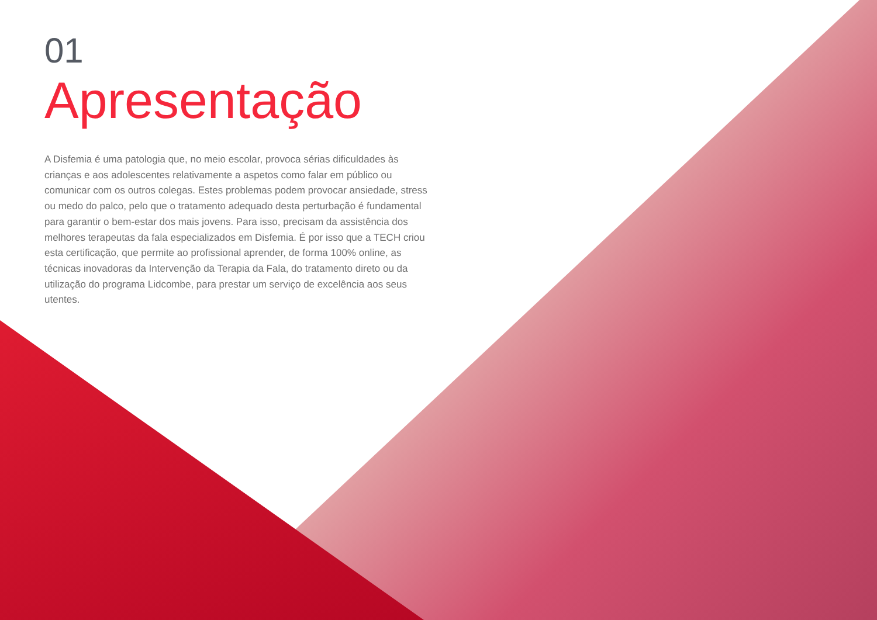01
Apresentação
A Disfemia é uma patologia que, no meio escolar, provoca sérias dificuldades às crianças e aos adolescentes relativamente a aspetos como falar em público ou comunicar com os outros colegas. Estes problemas podem provocar ansiedade, stress ou medo do palco, pelo que o tratamento adequado desta perturbação é fundamental para garantir o bem-estar dos mais jovens. Para isso, precisam da assistência dos melhores terapeutas da fala especializados em Disfemia. É por isso que a TECH criou esta certificação, que permite ao profissional aprender, de forma 100% online, as técnicas inovadoras da Intervenção da Terapia da Fala, do tratamento direto ou da utilização do programa Lidcombe, para prestar um serviço de excelência aos seus utentes.